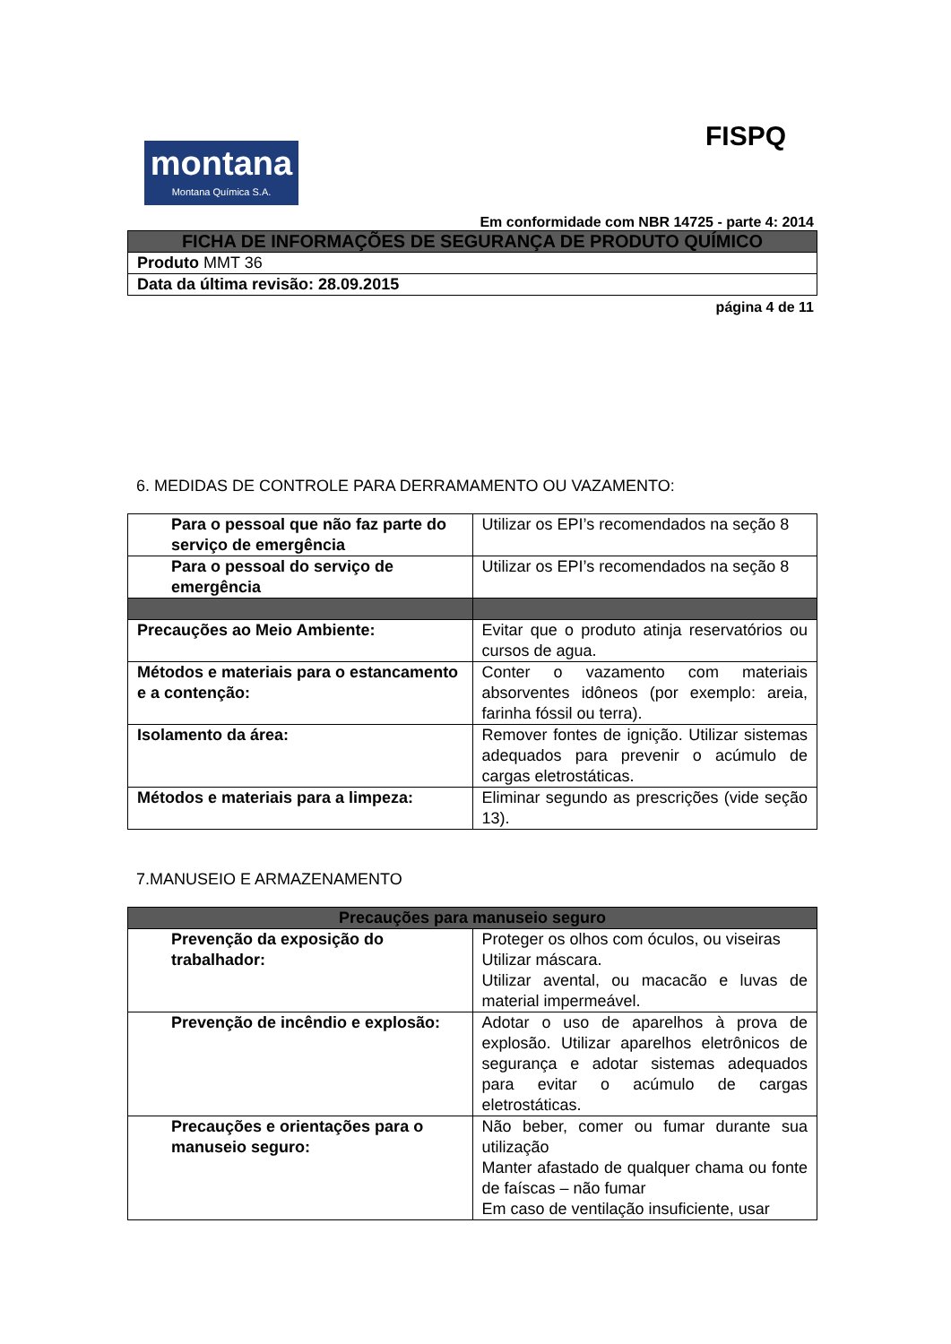FISPQ
montana
Montana Química S.A.
Em conformidade com NBR 14725 - parte 4: 2014
| FICHA DE INFORMAÇÕES DE SEGURANÇA DE PRODUTO QUÍMICO |
| --- |
| Produto MMT 36 |
| Data da última revisão: 28.09.2015 |
página 4 de 11
6. MEDIDAS DE CONTROLE PARA DERRAMAMENTO OU VAZAMENTO:
| Para o pessoal que não faz parte do serviço de emergência | Utilizar os EPI’s recomendados na seção 8 |
| Para o pessoal do serviço de emergência | Utilizar os EPI’s recomendados na seção 8 |
| Precauções ao Meio Ambiente: | Evitar que o produto atinja reservatórios ou cursos de agua. |
| Métodos e materiais para o estancamento e a contenção: | Conter o vazamento com materiais absorventes idôneos (por exemplo: areia, farinha fóssil ou terra). |
| Isolamento da área: | Remover fontes de ignição. Utilizar sistemas adequados para prevenir o acúmulo de cargas eletrostáticas. |
| Métodos e materiais para a limpeza: | Eliminar segundo as prescrições (vide seção 13). |
7.MANUSEIO E ARMAZENAMENTO
| Precauções para manuseio seguro | |
| --- | --- |
| Prevenção da exposição do trabalhador: | Proteger os olhos com óculos, ou viseiras Utilizar máscara. Utilizar avental, ou macacão e luvas de material impermeável. |
| Prevenção de incêndio e explosão: | Adotar o uso de aparelhos à prova de explosão. Utilizar aparelhos eletrônicos de segurança e adotar sistemas adequados para evitar o acúmulo de cargas eletrostáticas. |
| Precauções e orientações para o manuseio seguro: | Não beber, comer ou fumar durante sua utilização Manter afastado de qualquer chama ou fonte de faíscas – não fumar Em caso de ventilação insuficiente, usar |